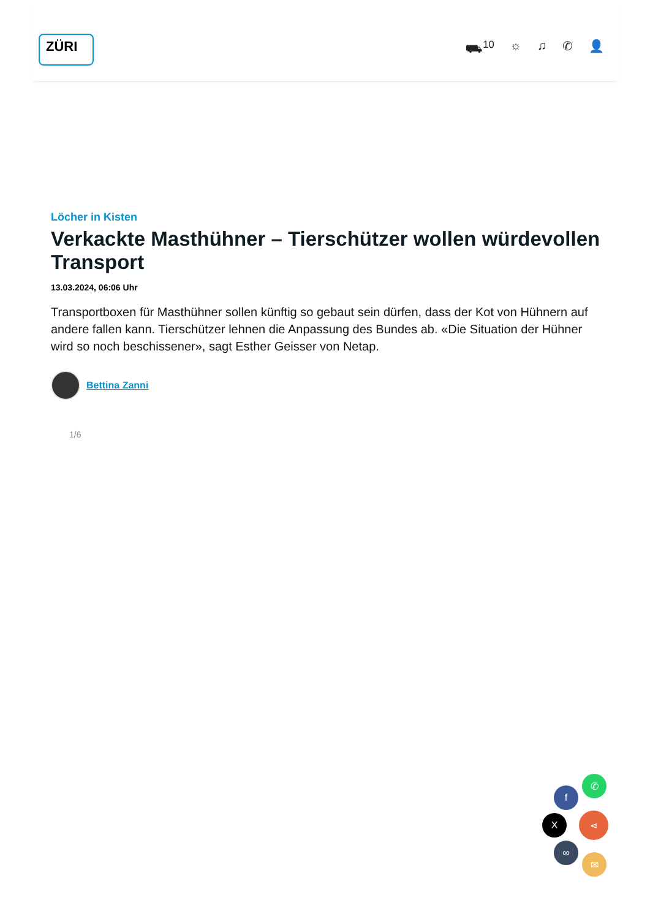ZÜRI
⛟<sup>10</sup> ☼ ♫ ✆ 👤
Löcher in Kisten
Verkackte Masthühner – Tierschützer wollen würdevollen Transport
13.03.2024, 06:06 Uhr
Transportboxen für Masthühner sollen künftig so gebaut sein dürfen, dass der Kot von Hühnern auf andere fallen kann. Tierschützer lehnen die Anpassung des Bundes ab. «Die Situation der Hühner wird so noch beschissener», sagt Esther Geisser von Netap.
Bettina Zanni
1/6
✆
f
X ⋖
∞
✉